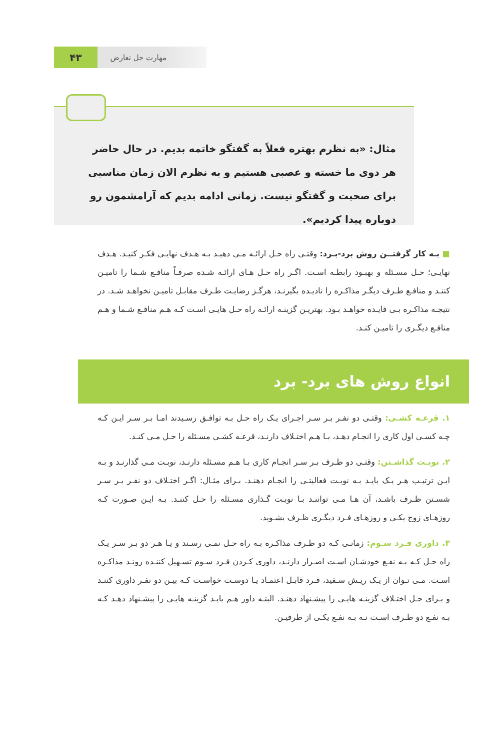۴۳
مهارت حل تعارض
مثال: «به نظرم بهتره فعلاً به گفتگو خاتمه بدیم. در حال حاضر هر دوی ما خسته و عصبی هستیم و به نظرم الان زمان مناسبی برای صحبت و گفتگو نیست. زمانی ادامه بدیم که آرامشمون رو دوباره پیدا کردیم».
■ بـه کار گرفتــن روش برد-بـرد: وقتـی راه حـل ارائـه مـی دهیـد بـه هـدف نهایـی فکـر کنیـد. هـدف نهایـی؛ حـل مسـئله و بهبـود رابطـه اسـت. اگـر راه حـل هـای ارائـه شـده صرفـاً منافـع شـما را تامیـن کننـد و منافـع طـرف دیگـر مذاکـره را نادیـده بگیرنـد، هرگـز رضایـت طـرف مقابـل تامیـن نخواهـد شـد. در نتیجـه مذاکـره بـی فایـده خواهـد بـود. بهتریـن گزینـه ارائـه راه حـل هایـی اسـت کـه هـم منافـع شـما و هـم منافـع دیگـری را تامیـن کنـد.
انواع روش های برد- برد
۱. قرعـه کشـی: وقتـی دو نفـر بـر سـر اجـرای یـک راه حـل بـه توافـق رسـیدند امـا بـر سـر ایـن کـه چـه کسـی اول کاری را انجـام دهـد، بـا هـم اختـلاف دارنـد، قرعـه کشـی مسـئله را حـل مـی کنـد.
۲. نوبـت گذاشـتن: وقتـی دو طـرف بـر سـر انجـام کاری بـا هـم مسـئله دارنـد، نوبـت مـی گذارنـد و بـه ایـن ترتیـب هـر یـک بایـد بـه نوبـت فعالیتـی را انجـام دهنـد. بـرای مثـال: اگـر اختـلاف دو نفـر بـر سـر شسـتن ظـرف باشـد، آن هـا مـی تواننـد بـا نوبـت گـذاری مسـئله را حـل کننـد. بـه ایـن صـورت کـه روزهـای زوج یکـی و روزهـای فـرد دیگـری ظـرف بشـوید.
۳. داوری فـرد سـوم: زمانـی کـه دو طـرف مذاکـره بـه راه حـل نمـی رسـند و یـا هـر دو بـر سـر یـک راه حـل کـه بـه نفـع خودشـان اسـت اصـرار دارنـد، داوری کـردن فـرد سـوم تسـهیل کننـده رونـد مذاکـره اسـت. مـی تـوان از یـک ریـش سـفید، فـرد قابـل اعتمـاد یـا دوسـت خواسـت کـه بیـن دو نفـر داوری کننـد و بـرای حـل اختـلاف گزینـه هایـی را پیشـنهاد دهنـد. البتـه داور هـم بایـد گزینـه هایـی را پیشـنهاد دهـد کـه بـه نفـع دو طـرف اسـت نـه بـه نفـع یکـی از طرفیـن.